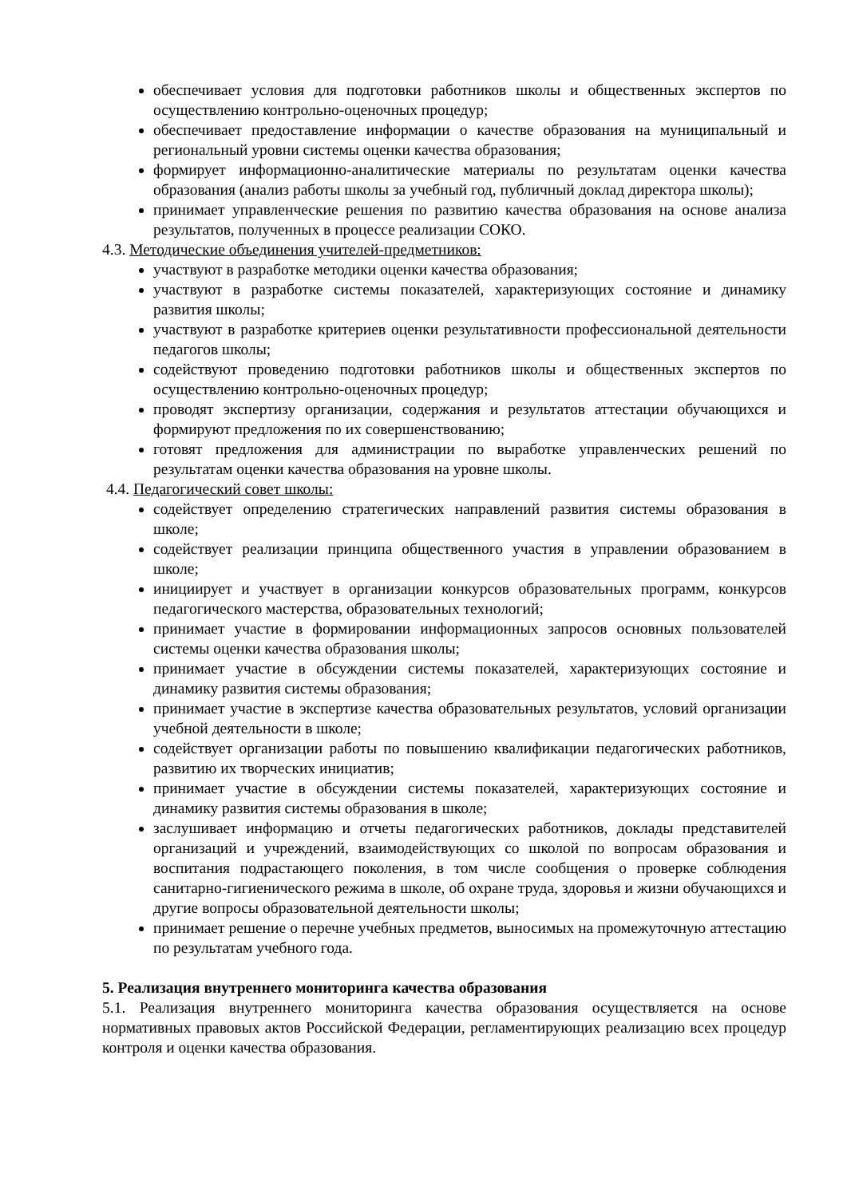обеспечивает условия для подготовки работников школы и общественных экспертов по осуществлению контрольно-оценочных процедур;
обеспечивает предоставление информации о качестве образования на муниципальный и региональный уровни системы оценки качества образования;
формирует информационно-аналитические материалы по результатам оценки качества образования (анализ работы школы за учебный год, публичный доклад директора школы);
принимает управленческие решения по развитию качества образования на основе анализа результатов, полученных в процессе реализации СОКО.
4.3. Методические объединения учителей-предметников:
участвуют в разработке методики оценки качества образования;
участвуют в разработке системы показателей, характеризующих состояние и динамику развития школы;
участвуют в разработке критериев оценки результативности профессиональной деятельности педагогов школы;
содействуют проведению подготовки работников школы и общественных экспертов по осуществлению контрольно-оценочных процедур;
проводят экспертизу организации, содержания и результатов аттестации обучающихся и формируют предложения по их совершенствованию;
готовят предложения для администрации по выработке управленческих решений по результатам оценки качества образования на уровне школы.
4.4. Педагогический совет школы:
содействует определению стратегических направлений развития системы образования в школе;
содействует реализации принципа общественного участия в управлении образованием в школе;
инициирует и участвует в организации конкурсов образовательных программ, конкурсов педагогического мастерства, образовательных технологий;
принимает участие в формировании информационных запросов основных пользователей системы оценки качества образования школы;
принимает участие в обсуждении системы показателей, характеризующих состояние и динамику развития системы образования;
принимает участие в экспертизе качества образовательных результатов, условий организации учебной деятельности в школе;
содействует организации работы по повышению квалификации педагогических работников, развитию их творческих инициатив;
принимает участие в обсуждении системы показателей, характеризующих состояние и динамику развития системы образования в школе;
заслушивает информацию и отчеты педагогических работников, доклады представителей организаций и учреждений, взаимодействующих со школой по вопросам образования и воспитания подрастающего поколения, в том числе сообщения о проверке соблюдения санитарно-гигиенического режима в школе, об охране труда, здоровья и жизни обучающихся и другие вопросы образовательной деятельности школы;
принимает решение о перечне учебных предметов, выносимых на промежуточную аттестацию по результатам учебного года.
5. Реализация внутреннего мониторинга качества образования
5.1. Реализация внутреннего мониторинга качества образования осуществляется на основе нормативных правовых актов Российской Федерации, регламентирующих реализацию всех процедур контроля и оценки качества образования.